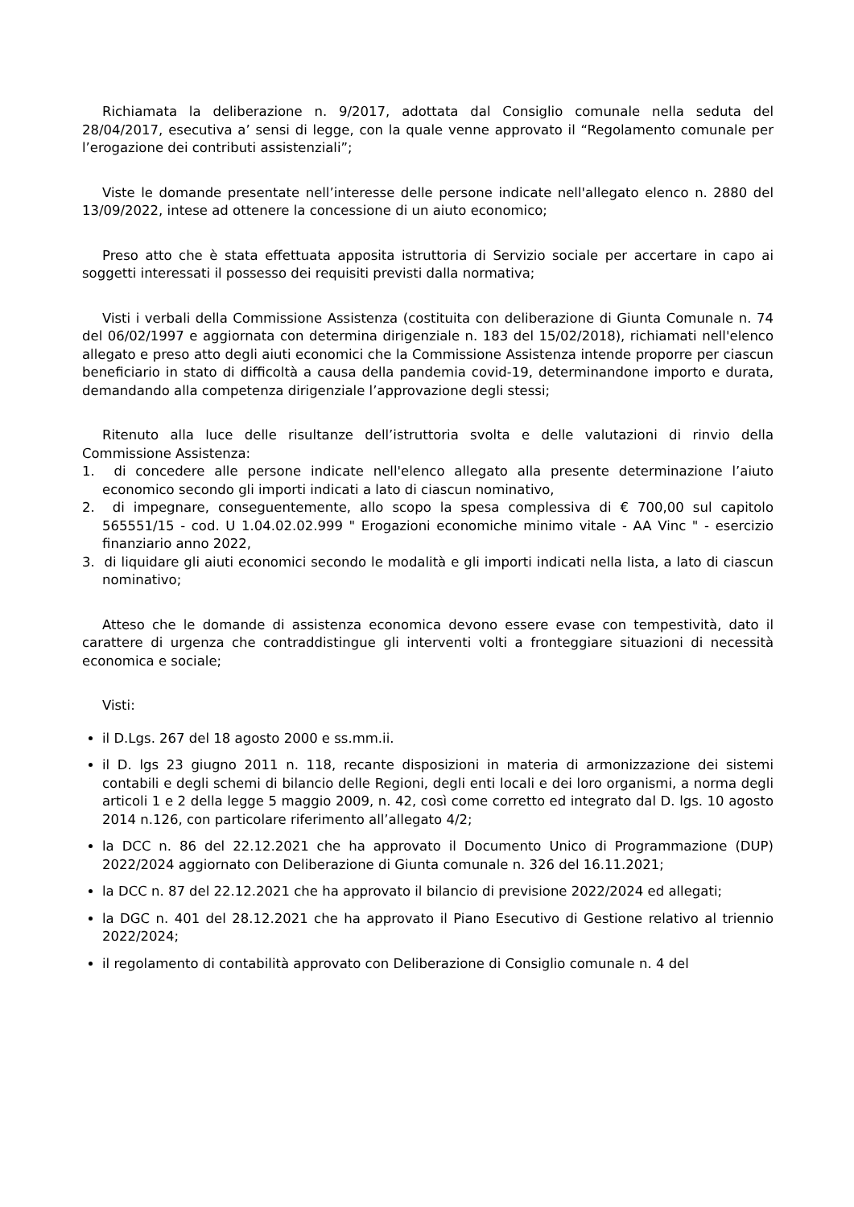Richiamata la deliberazione n. 9/2017, adottata dal Consiglio comunale nella seduta del 28/04/2017, esecutiva a’ sensi di legge, con la quale venne approvato il “Regolamento comunale per l’erogazione dei contributi assistenziali”;
Viste le domande presentate nell’interesse delle persone indicate nell'allegato elenco n. 2880 del 13/09/2022, intese ad ottenere la concessione di un aiuto economico;
Preso atto che è stata effettuata apposita istruttoria di Servizio sociale per accertare in capo ai soggetti interessati il possesso dei requisiti previsti dalla normativa;
Visti i verbali della Commissione Assistenza (costituita con deliberazione di Giunta Comunale n. 74 del 06/02/1997 e aggiornata con determina dirigenziale n. 183 del 15/02/2018), richiamati nell'elenco allegato e preso atto degli aiuti economici che la Commissione Assistenza intende proporre per ciascun beneficiario in stato di difficoltà a causa della pandemia covid-19, determinandone importo e durata, demandando alla competenza dirigenziale l’approvazione degli stessi;
Ritenuto alla luce delle risultanze dell’istruttoria svolta e delle valutazioni di rinvio della Commissione Assistenza:
1. di concedere alle persone indicate nell'elenco allegato alla presente determinazione l’aiuto economico secondo gli importi indicati a lato di ciascun nominativo,
2. di impegnare, conseguentemente, allo scopo la spesa complessiva di € 700,00 sul capitolo 565551/15 - cod. U 1.04.02.02.999 " Erogazioni economiche minimo vitale - AA Vinc " - esercizio finanziario anno 2022,
3. di liquidare gli aiuti economici secondo le modalità e gli importi indicati nella lista, a lato di ciascun nominativo;
Atteso che le domande di assistenza economica devono essere evase con tempestività, dato il carattere di urgenza che contraddistingue gli interventi volti a fronteggiare situazioni di necessità economica e sociale;
Visti:
il D.Lgs. 267 del 18 agosto 2000 e ss.mm.ii.
il D. lgs 23 giugno 2011 n. 118, recante disposizioni in materia di armonizzazione dei sistemi contabili e degli schemi di bilancio delle Regioni, degli enti locali e dei loro organismi, a norma degli articoli 1 e 2 della legge 5 maggio 2009, n. 42, così come corretto ed integrato dal D. lgs. 10 agosto 2014 n.126, con particolare riferimento all’allegato 4/2;
la DCC n. 86 del 22.12.2021 che ha approvato il Documento Unico di Programmazione (DUP) 2022/2024 aggiornato con Deliberazione di Giunta comunale n. 326 del 16.11.2021;
la DCC n. 87 del 22.12.2021 che ha approvato il bilancio di previsione 2022/2024 ed allegati;
la DGC n. 401 del 28.12.2021 che ha approvato il Piano Esecutivo di Gestione relativo al triennio 2022/2024;
il regolamento di contabilità approvato con Deliberazione di Consiglio comunale n. 4 del